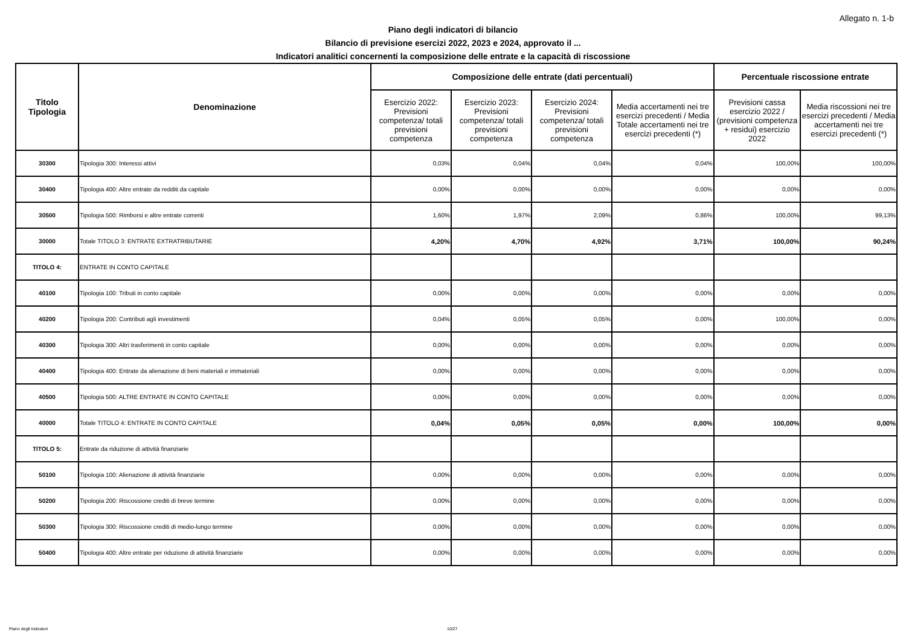Allegato n. 1-b
Piano degli indicatori di bilancio
Bilancio di previsione esercizi 2022, 2023 e 2024, approvato il ...
Indicatori analitici concernenti la composizione delle entrate e la capacità di riscossione
| Titolo Tipologia | Denominazione | Composizione delle entrate (dati percentuali) | | | | Percentuale riscossione entrate | |
| --- | --- | --- | --- | --- | --- | --- | --- |
| | | Esercizio 2022: Previsioni competenza/ totali previsioni competenza | Esercizio 2023: Previsioni competenza/ totali previsioni competenza | Esercizio 2024: Previsioni competenza/ totali previsioni competenza | Media accertamenti nei tre esercizi precedenti / Media Totale accertamenti nei tre esercizi precedenti (*) | Previsioni cassa esercizio 2022 / (previsioni competenza + residui) esercizio 2022 | Media riscossioni nei tre esercizi precedenti / Media accertamenti nei tre esercizi precedenti (*) |
| 30300 | Tipologia 300: Interessi attivi | 0,03% | 0,04% | 0,04% | 0,04% | 100,00% | 100,00% |
| 30400 | Tipologia 400: Altre entrate da redditi da capitale | 0,00% | 0,00% | 0,00% | 0,00% | 0,00% | 0,00% |
| 30500 | Tipologia 500: Rimborsi e altre entrate correnti | 1,60% | 1,97% | 2,09% | 0,86% | 100,00% | 99,13% |
| 30000 | Totale TITOLO 3: ENTRATE EXTRATRIBUTARIE | 4,20% | 4,70% | 4,92% | 3,71% | 100,00% | 90,24% |
| TITOLO 4: | ENTRATE IN CONTO CAPITALE | | | | | | |
| 40100 | Tipologia 100: Tributi in conto capitale | 0,00% | 0,00% | 0,00% | 0,00% | 0,00% | 0,00% |
| 40200 | Tipologia 200: Contributi agli investimenti | 0,04% | 0,05% | 0,05% | 0,00% | 100,00% | 0,00% |
| 40300 | Tipologia 300: Altri trasferimenti in conto capitale | 0,00% | 0,00% | 0,00% | 0,00% | 0,00% | 0,00% |
| 40400 | Tipologia 400: Entrate da alienazione di beni materiali e immateriali | 0,00% | 0,00% | 0,00% | 0,00% | 0,00% | 0,00% |
| 40500 | Tipologia 500: ALTRE ENTRATE IN CONTO CAPITALE | 0,00% | 0,00% | 0,00% | 0,00% | 0,00% | 0,00% |
| 40000 | Totale TITOLO 4: ENTRATE IN CONTO CAPITALE | 0,04% | 0,05% | 0,05% | 0,00% | 100,00% | 0,00% |
| TITOLO 5: | Entrate da riduzione di attività finanziarie | | | | | | |
| 50100 | Tipologia 100: Alienazione di attività finanziarie | 0,00% | 0,00% | 0,00% | 0,00% | 0,00% | 0,00% |
| 50200 | Tipologia 200: Riscossione crediti di breve termine | 0,00% | 0,00% | 0,00% | 0,00% | 0,00% | 0,00% |
| 50300 | Tipologia 300: Riscossione crediti di medio-lungo termine | 0,00% | 0,00% | 0,00% | 0,00% | 0,00% | 0,00% |
| 50400 | Tipologia 400: Altre entrate per riduzione di attività finanziarie | 0,00% | 0,00% | 0,00% | 0,00% | 0,00% | 0,00% |
Piano degli indicatori 10/27